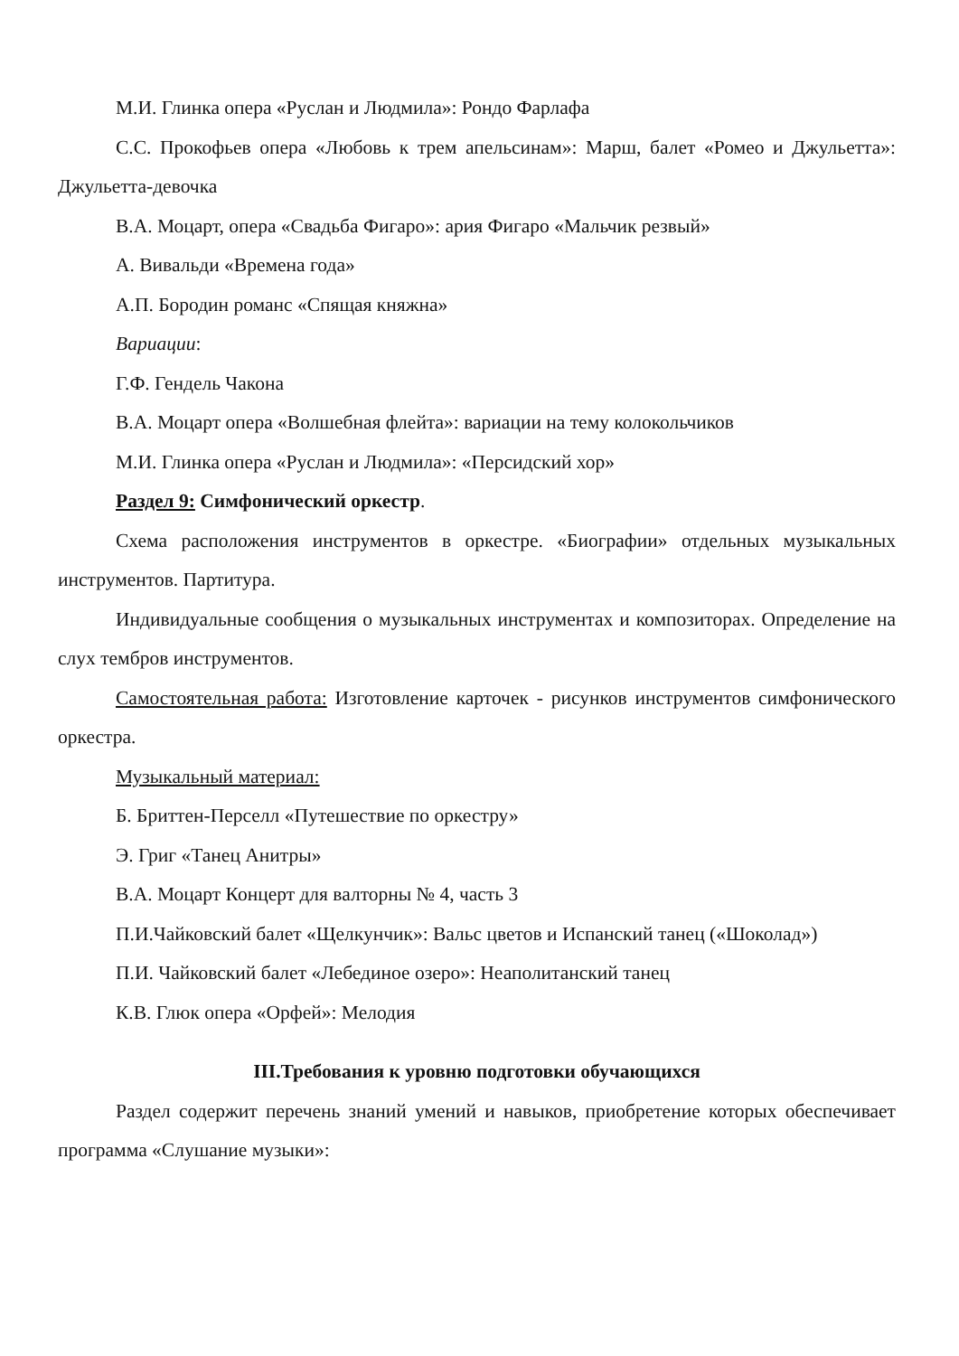М.И. Глинка опера «Руслан и Людмила»: Рондо Фарлафа
С.С. Прокофьев опера «Любовь к трем апельсинам»: Марш, балет «Ромео и Джульетта»: Джульетта-девочка
В.А. Моцарт, опера «Свадьба Фигаро»: ария Фигаро «Мальчик резвый»
А. Вивальди «Времена года»
А.П. Бородин романс «Спящая княжна»
Вариации:
Г.Ф. Гендель Чакона
В.А. Моцарт опера «Волшебная флейта»: вариации на тему колокольчиков
М.И. Глинка опера «Руслан и Людмила»: «Персидский хор»
Раздел 9: Симфонический оркестр.
Схема расположения инструментов в оркестре. «Биографии» отдельных музыкальных инструментов. Партитура.
Индивидуальные сообщения о музыкальных инструментах и композиторах. Определение на слух тембров инструментов.
Самостоятельная работа: Изготовление карточек - рисунков инструментов симфонического оркестра.
Музыкальный материал:
Б. Бриттен-Перселл «Путешествие по оркестру»
Э. Григ «Танец Анитры»
В.А. Моцарт Концерт для валторны № 4, часть 3
П.И.Чайковский балет «Щелкунчик»: Вальс цветов и Испанский танец («Шоколад»)
П.И. Чайковский балет «Лебединое озеро»: Неаполитанский танец
К.В. Глюк опера «Орфей»: Мелодия
III.Требования к уровню подготовки обучающихся
Раздел содержит перечень знаний умений и навыков, приобретение которых обеспечивает программа «Слушание музыки»: